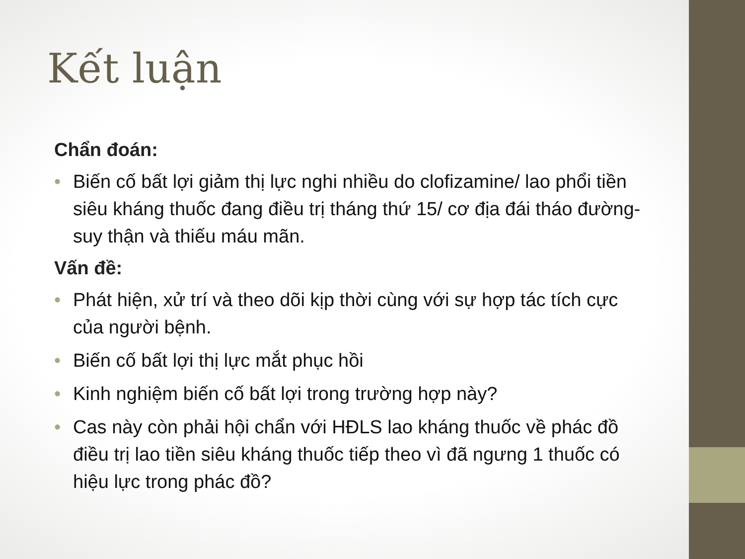Kết luận
Chẩn đoán:
• Biến cố bất lợi giảm thị lực nghi nhiều do clofizamine/ lao phổi tiền siêu kháng thuốc đang điều trị tháng thứ 15/ cơ địa đái tháo đường-suy thận và thiếu máu mãn.
Vấn đề:
• Phát hiện, xử trí và theo dõi kịp thời cùng với sự hợp tác tích cực của người bệnh.
• Biến cố bất lợi thị lực mắt phục hồi
• Kinh nghiệm biến cố bất lợi trong trường hợp này?
• Cas này còn phải hội chẩn với HĐLS lao kháng thuốc về phác đồ điều trị lao tiền siêu kháng thuốc tiếp theo vì đã ngưng 1 thuốc có hiệu lực trong phác đồ?